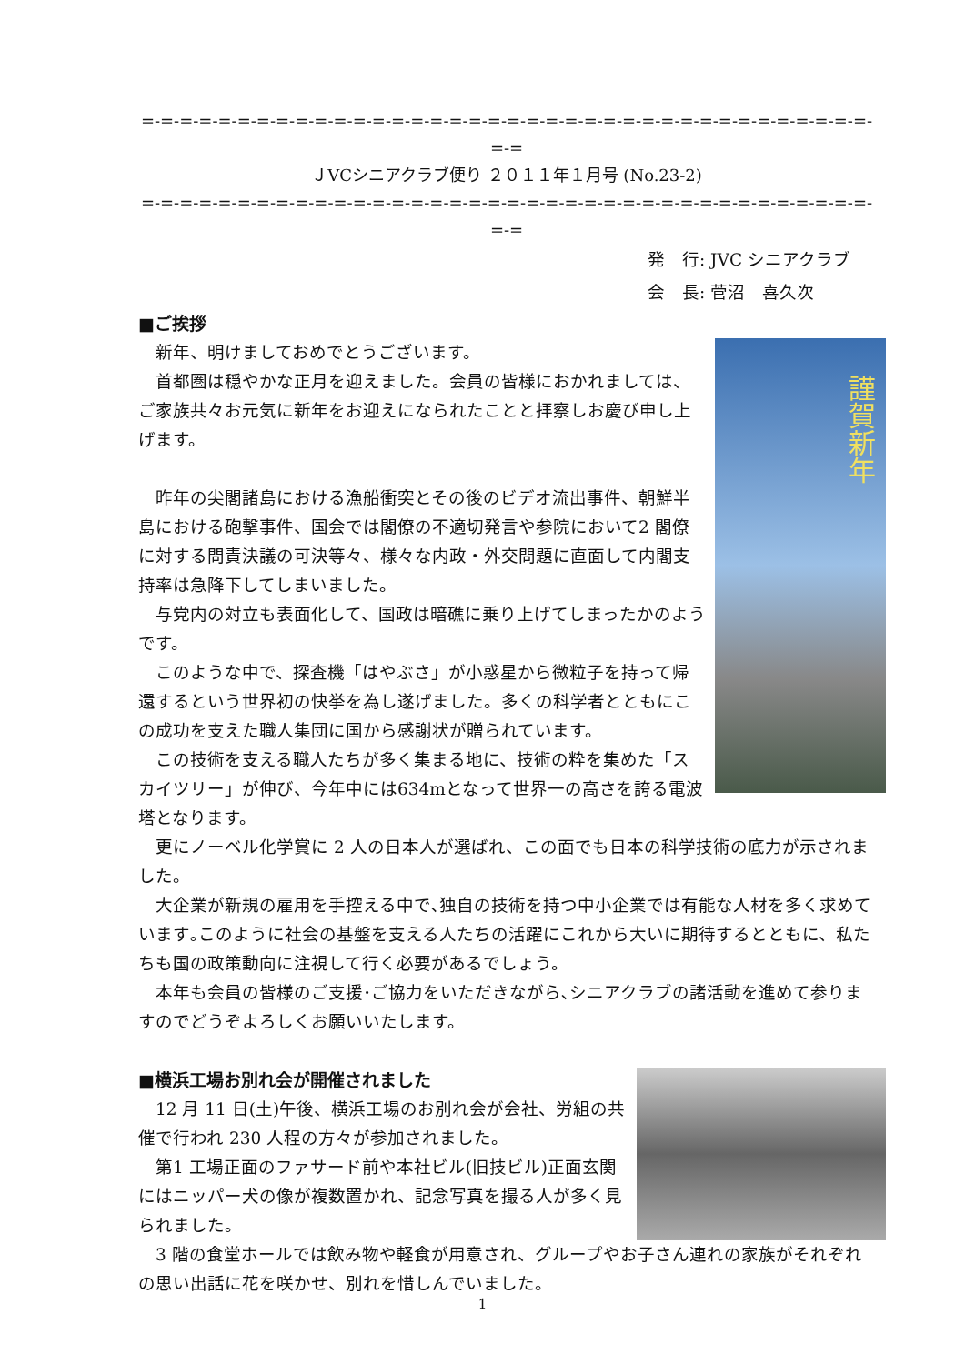=-=-=-=-=-=-=-=-=-=-=-=-=-=-=-=-=-=-=-=-=-=-=-=-=-=-=-=-=-=-=-=-=-=-=-=-=-=-=-=
ＪVCシニアクラブ便り ２０１１年１月号 (No.23-2)
=-=-=-=-=-=-=-=-=-=-=-=-=-=-=-=-=-=-=-=-=-=-=-=-=-=-=-=-=-=-=-=-=-=-=-=-=-=-=-=
発　行: JVC シニアクラブ
会　長: 菅沼　喜久次
■ご挨拶
謹賀新年
　新年、明けましておめでとうございます。
　首都圏は穏やかな正月を迎えました。会員の皆様におかれましては、ご家族共々お元気に新年をお迎えになられたことと拝察しお慶び申し上げます。
　昨年の尖閣諸島における漁船衝突とその後のビデオ流出事件、朝鮮半島における砲撃事件、国会では閣僚の不適切発言や参院において2 閣僚に対する問責決議の可決等々、様々な内政・外交問題に直面して内閣支持率は急降下してしまいました。
　与党内の対立も表面化して、国政は暗礁に乗り上げてしまったかのようです。
　このような中で、探査機「はやぶさ」が小惑星から微粒子を持って帰還するという世界初の快挙を為し遂げました。多くの科学者とともにこの成功を支えた職人集団に国から感謝状が贈られています。
　この技術を支える職人たちが多く集まる地に、技術の粋を集めた「スカイツリー」が伸び、今年中には634mとなって世界一の高さを誇る電波塔となります。
　更にノーベル化学賞に 2 人の日本人が選ばれ、この面でも日本の科学技術の底力が示されました。
　大企業が新規の雇用を手控える中で､独自の技術を持つ中小企業では有能な人材を多く求めています｡このように社会の基盤を支える人たちの活躍にこれから大いに期待するとともに、私たちも国の政策動向に注視して行く必要があるでしょう。
　本年も会員の皆様のご支援･ご協力をいただきながら､シニアクラブの諸活動を進めて参りますのでどうぞよろしくお願いいたします。
■横浜工場お別れ会が開催されました
　12 月 11 日(土)午後、横浜工場のお別れ会が会社、労組の共催で行われ 230 人程の方々が参加されました。
　第1 工場正面のファサード前や本社ビル(旧技ビル)正面玄関にはニッパー犬の像が複数置かれ、記念写真を撮る人が多く見られました。
　3 階の食堂ホールでは飲み物や軽食が用意され、グループやお子さん連れの家族がそれぞれの思い出話に花を咲かせ、別れを惜しんでいました。
1